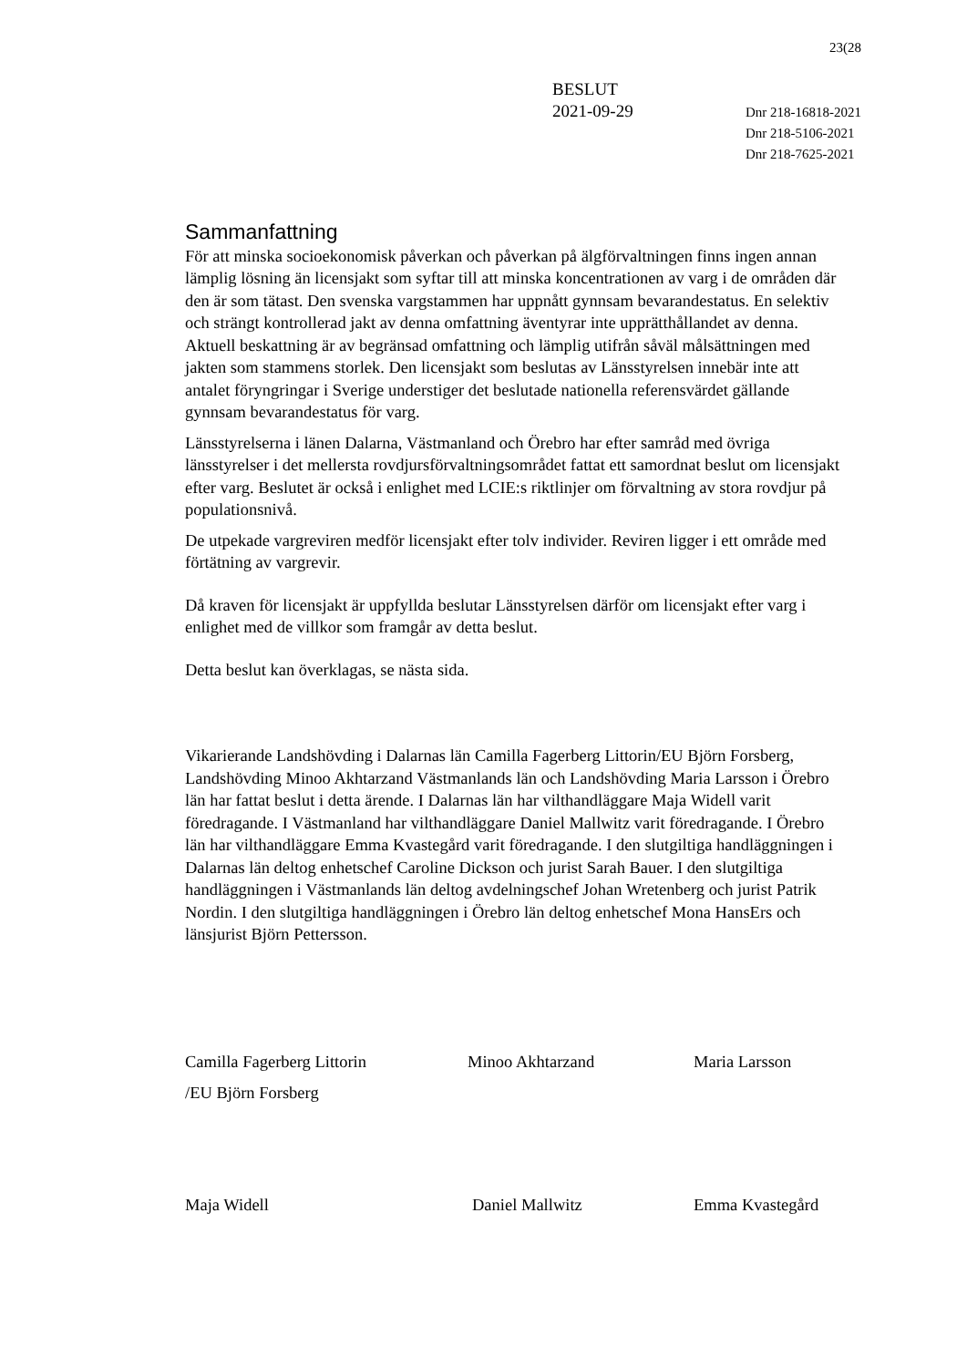23(28
BESLUT
2021-09-29
Dnr 218-16818-2021
Dnr 218-5106-2021
Dnr 218-7625-2021
Sammanfattning
För att minska socioekonomisk påverkan och påverkan på älgförvaltningen finns ingen annan lämplig lösning än licensjakt som syftar till att minska koncentrationen av varg i de områden där den är som tätast. Den svenska vargstammen har uppnått gynnsam bevarandestatus. En selektiv och strängt kontrollerad jakt av denna omfattning äventyrar inte upprätthållandet av denna. Aktuell beskattning är av begränsad omfattning och lämplig utifrån såväl målsättningen med jakten som stammens storlek. Den licensjakt som beslutas av Länsstyrelsen innebär inte att antalet föryngringar i Sverige understiger det beslutade nationella referensvärdet gällande gynnsam bevarandestatus för varg.
Länsstyrelserna i länen Dalarna, Västmanland och Örebro har efter samråd med övriga länsstyrelser i det mellersta rovdjursförvaltningsområdet fattat ett samordnat beslut om licensjakt efter varg. Beslutet är också i enlighet med LCIE:s riktlinjer om förvaltning av stora rovdjur på populationsnivå.
De utpekade vargreviren medför licensjakt efter tolv individer. Reviren ligger i ett område med förtätning av vargrevir.
Då kraven för licensjakt är uppfyllda beslutar Länsstyrelsen därför om licensjakt efter varg i enlighet med de villkor som framgår av detta beslut.
Detta beslut kan överklagas, se nästa sida.
Vikarierande Landshövding i Dalarnas län Camilla Fagerberg Littorin/EU Björn Forsberg, Landshövding Minoo Akhtarzand Västmanlands län och Landshövding Maria Larsson i Örebro län har fattat beslut i detta ärende. I Dalarnas län har vilthandläggare Maja Widell varit föredragande. I Västmanland har vilthandläggare Daniel Mallwitz varit föredragande. I Örebro län har vilthandläggare Emma Kvastegård varit föredragande. I den slutgiltiga handläggningen i Dalarnas län deltog enhetschef Caroline Dickson och jurist Sarah Bauer. I den slutgiltiga handläggningen i Västmanlands län deltog avdelningschef Johan Wretenberg och jurist Patrik Nordin. I den slutgiltiga handläggningen i Örebro län deltog enhetschef Mona HansErs och länsjurist Björn Pettersson.
Camilla Fagerberg Littorin
/EU Björn Forsberg
Minoo Akhtarzand Maria Larsson
Maja Widell Daniel Mallwitz Emma Kvastegård